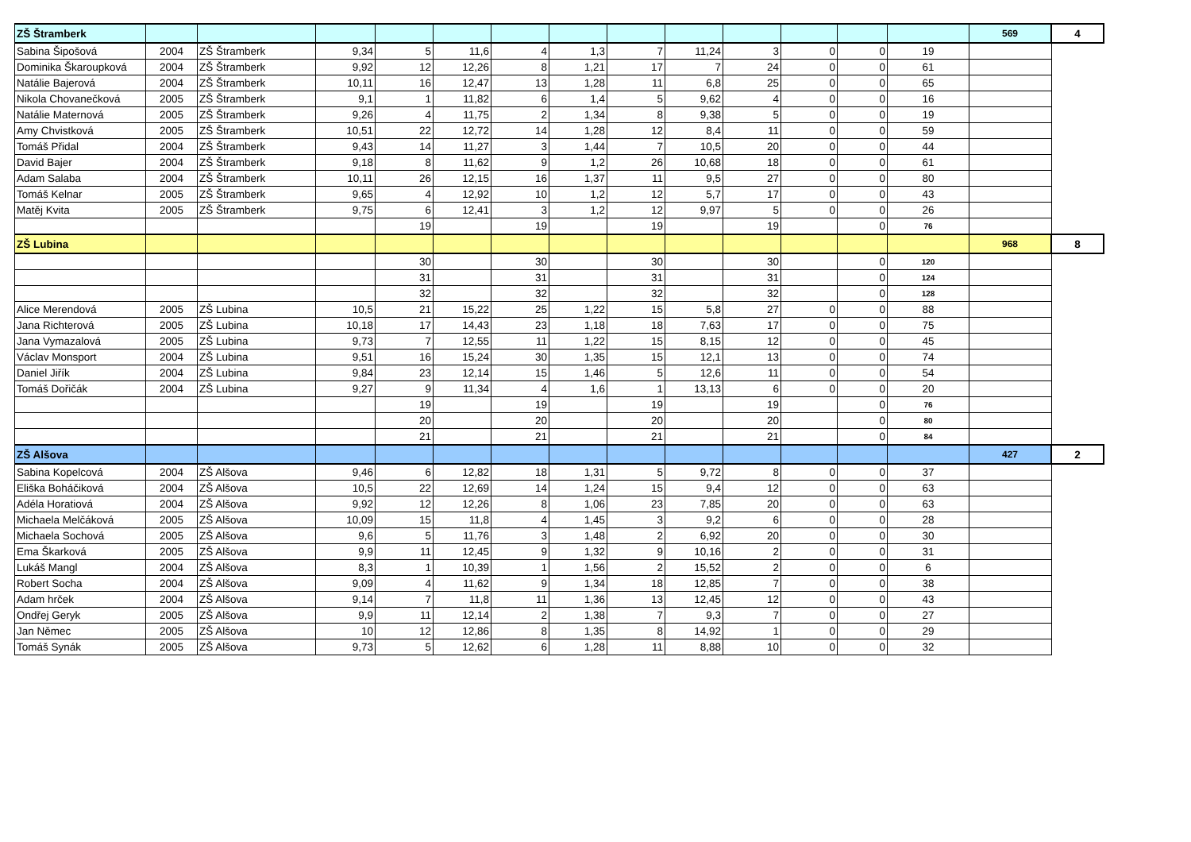| ZŠ Štramberk | | | | | | | | | | | | | | 569 | 4 |
| Sabina Šipošová | 2004 | ZŠ Štramberk | 9,34 | 5 | 11,6 | 4 | 1,3 | 7 | 11,24 | 3 | 0 | 0 | 19 | | |
| Dominika Škaroupková | 2004 | ZŠ Štramberk | 9,92 | 12 | 12,26 | 8 | 1,21 | 17 | 7 | 24 | 0 | 0 | 61 | | |
| Natálie Bajerová | 2004 | ZŠ Štramberk | 10,11 | 16 | 12,47 | 13 | 1,28 | 11 | 6,8 | 25 | 0 | 0 | 65 | | |
| Nikola Chovanečková | 2005 | ZŠ Štramberk | 9,1 | 1 | 11,82 | 6 | 1,4 | 5 | 9,62 | 4 | 0 | 0 | 16 | | |
| Natálie Maternová | 2005 | ZŠ Štramberk | 9,26 | 4 | 11,75 | 2 | 1,34 | 8 | 9,38 | 5 | 0 | 0 | 19 | | |
| Amy Chvistková | 2005 | ZŠ Štramberk | 10,51 | 22 | 12,72 | 14 | 1,28 | 12 | 8,4 | 11 | 0 | 0 | 59 | | |
| Tomáš Přidal | 2004 | ZŠ Štramberk | 9,43 | 14 | 11,27 | 3 | 1,44 | 7 | 10,5 | 20 | 0 | 0 | 44 | | |
| David Bajer | 2004 | ZŠ Štramberk | 9,18 | 8 | 11,62 | 9 | 1,2 | 26 | 10,68 | 18 | 0 | 0 | 61 | | |
| Adam Salaba | 2004 | ZŠ Štramberk | 10,11 | 26 | 12,15 | 16 | 1,37 | 11 | 9,5 | 27 | 0 | 0 | 80 | | |
| Tomáš Kelnar | 2005 | ZŠ Štramberk | 9,65 | 4 | 12,92 | 10 | 1,2 | 12 | 5,7 | 17 | 0 | 0 | 43 | | |
| Matěj Kvita | 2005 | ZŠ Štramberk | 9,75 | 6 | 12,41 | 3 | 1,2 | 12 | 9,97 | 5 | 0 | 0 | 26 | | |
| | | | | 19 | | 19 | | 19 | | 19 | | 0 | 76 | | |
| ZŠ Lubina | | | | | | | | | | | | | | 968 | 8 |
| | | | | 30 | | 30 | | 30 | | 30 | | 0 | 120 | | |
| | | | | 31 | | 31 | | 31 | | 31 | | 0 | 124 | | |
| | | | | 32 | | 32 | | 32 | | 32 | | 0 | 128 | | |
| Alice Merendová | 2005 | ZŠ Lubina | 10,5 | 21 | 15,22 | 25 | 1,22 | 15 | 5,8 | 27 | 0 | 0 | 88 | | |
| Jana Richterová | 2005 | ZŠ Lubina | 10,18 | 17 | 14,43 | 23 | 1,18 | 18 | 7,63 | 17 | 0 | 0 | 75 | | |
| Jana Vymazalová | 2005 | ZŠ Lubina | 9,73 | 7 | 12,55 | 11 | 1,22 | 15 | 8,15 | 12 | 0 | 0 | 45 | | |
| Václav Monsport | 2004 | ZŠ Lubina | 9,51 | 16 | 15,24 | 30 | 1,35 | 15 | 12,1 | 13 | 0 | 0 | 74 | | |
| Daniel Jiřík | 2004 | ZŠ Lubina | 9,84 | 23 | 12,14 | 15 | 1,46 | 5 | 12,6 | 11 | 0 | 0 | 54 | | |
| Tomáš Dořičák | 2004 | ZŠ Lubina | 9,27 | 9 | 11,34 | 4 | 1,6 | 1 | 13,13 | 6 | 0 | 0 | 20 | | |
| | | | | 19 | | 19 | | 19 | | 19 | | 0 | 76 | | |
| | | | | 20 | | 20 | | 20 | | 20 | | 0 | 80 | | |
| | | | | 21 | | 21 | | 21 | | 21 | | 0 | 84 | | |
| ZŠ Alšova | | | | | | | | | | | | | | 427 | 2 |
| Sabina Kopelcová | 2004 | ZŠ Alšova | 9,46 | 6 | 12,82 | 18 | 1,31 | 5 | 9,72 | 8 | 0 | 0 | 37 | | |
| Eliška Boháčiková | 2004 | ZŠ Alšova | 10,5 | 22 | 12,69 | 14 | 1,24 | 15 | 9,4 | 12 | 0 | 0 | 63 | | |
| Adéla Horatiová | 2004 | ZŠ Alšova | 9,92 | 12 | 12,26 | 8 | 1,06 | 23 | 7,85 | 20 | 0 | 0 | 63 | | |
| Michaela Melčáková | 2005 | ZŠ Alšova | 10,09 | 15 | 11,8 | 4 | 1,45 | 3 | 9,2 | 6 | 0 | 0 | 28 | | |
| Michaela Sochová | 2005 | ZŠ Alšova | 9,6 | 5 | 11,76 | 3 | 1,48 | 2 | 6,92 | 20 | 0 | 0 | 30 | | |
| Ema Škarková | 2005 | ZŠ Alšova | 9,9 | 11 | 12,45 | 9 | 1,32 | 9 | 10,16 | 2 | 0 | 0 | 31 | | |
| Lukáš Mangl | 2004 | ZŠ Alšova | 8,3 | 1 | 10,39 | 1 | 1,56 | 2 | 15,52 | 2 | 0 | 0 | 6 | | |
| Robert Socha | 2004 | ZŠ Alšova | 9,09 | 4 | 11,62 | 9 | 1,34 | 18 | 12,85 | 7 | 0 | 0 | 38 | | |
| Adam hrček | 2004 | ZŠ Alšova | 9,14 | 7 | 11,8 | 11 | 1,36 | 13 | 12,45 | 12 | 0 | 0 | 43 | | |
| Ondřej Geryk | 2005 | ZŠ Alšova | 9,9 | 11 | 12,14 | 2 | 1,38 | 7 | 9,3 | 7 | 0 | 0 | 27 | | |
| Jan Němec | 2005 | ZŠ Alšova | 10 | 12 | 12,86 | 8 | 1,35 | 8 | 14,92 | 1 | 0 | 0 | 29 | | |
| Tomáš Synák | 2005 | ZŠ Alšova | 9,73 | 5 | 12,62 | 6 | 1,28 | 11 | 8,88 | 10 | 0 | 0 | 32 | | |